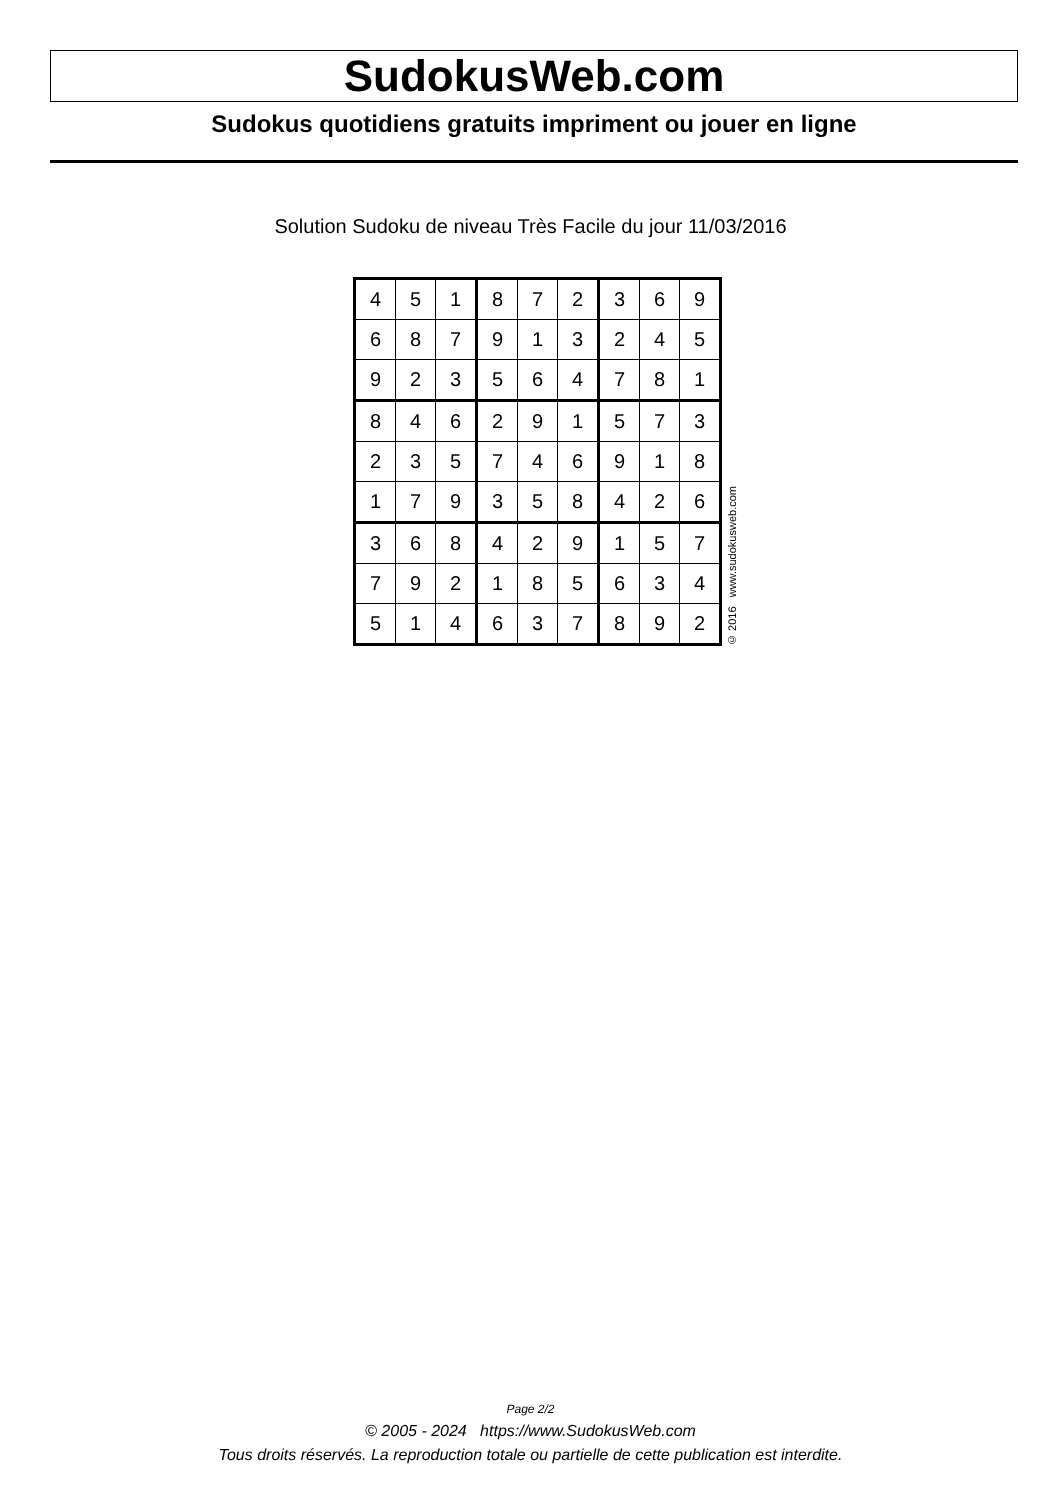SudokusWeb.com
Sudokus quotidiens gratuits impriment ou jouer en ligne
Solution Sudoku de niveau Très Facile du jour 11/03/2016
| 4 | 5 | 1 | 8 | 7 | 2 | 3 | 6 | 9 |
| 6 | 8 | 7 | 9 | 1 | 3 | 2 | 4 | 5 |
| 9 | 2 | 3 | 5 | 6 | 4 | 7 | 8 | 1 |
| 8 | 4 | 6 | 2 | 9 | 1 | 5 | 7 | 3 |
| 2 | 3 | 5 | 7 | 4 | 6 | 9 | 1 | 8 |
| 1 | 7 | 9 | 3 | 5 | 8 | 4 | 2 | 6 |
| 3 | 6 | 8 | 4 | 2 | 9 | 1 | 5 | 7 |
| 7 | 9 | 2 | 1 | 8 | 5 | 6 | 3 | 4 |
| 5 | 1 | 4 | 6 | 3 | 7 | 8 | 9 | 2 |
© 2016 www.sudokusweb.com
Page 2/2
© 2005 - 2024 https://www.SudokusWeb.com
Tous droits réservés. La reproduction totale ou partielle de cette publication est interdite.